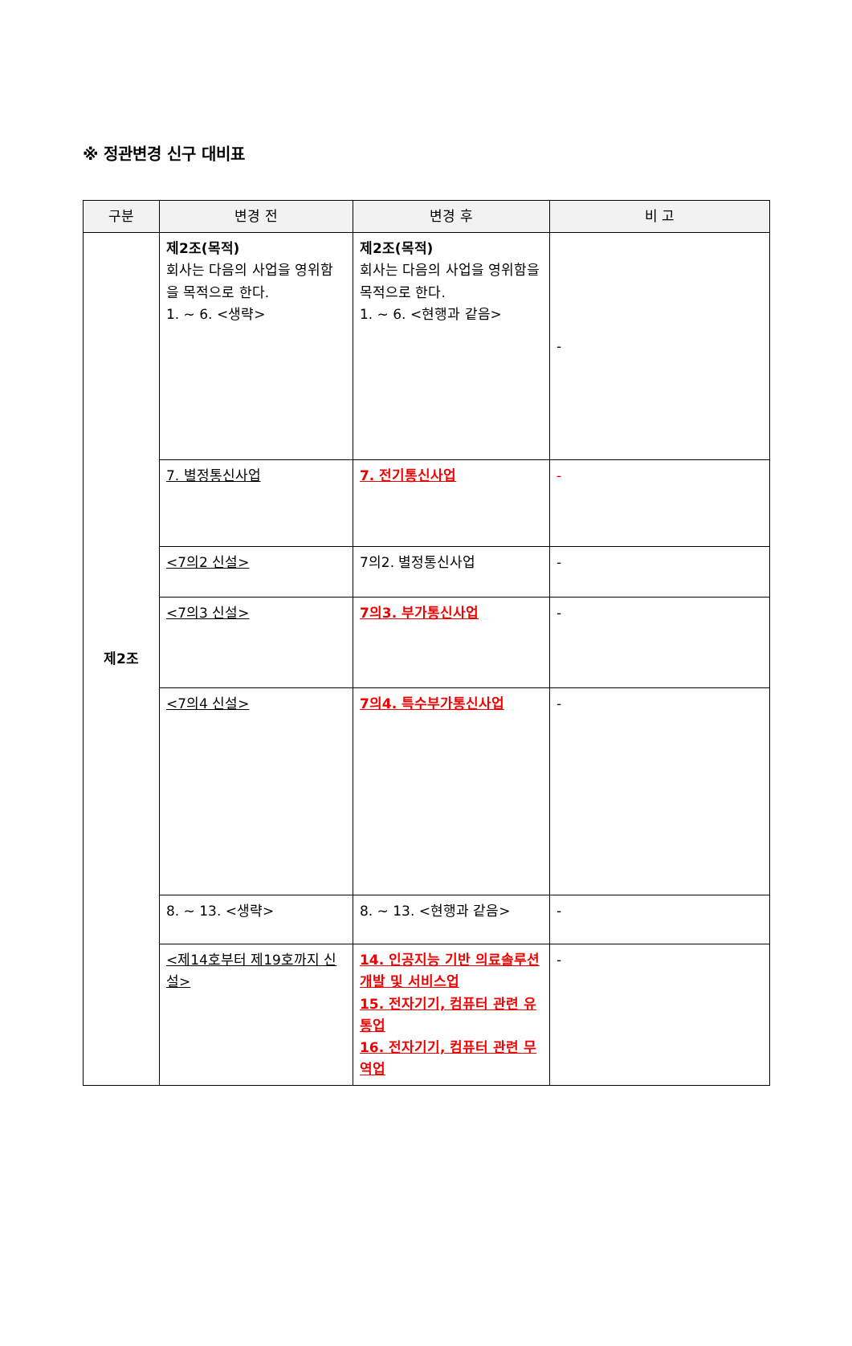※ 정관변경 신구 대비표
| 구분 | 변경 전 | 변경 후 | 비 고 |
| --- | --- | --- | --- |
| 제2조 | 제2조(목적) 회사는 다음의 사업을 영위함을 목적으로 한다. 1. ~ 6. <생략> | 제2조(목적) 회사는 다음의 사업을 영위함을 목적으로 한다. 1. ~ 6. <현행과 같음> | - |
| | 7. 별정통신사업 | 7. 전기통신사업 | - |
| | <7의2 신설> | 7의2. 별정통신사업 | - |
| | <7의3 신설> | 7의3. 부가통신사업 | - |
| | <7의4 신설> | 7의4. 특수부가통신사업 | - |
| | 8. ~ 13. <생략> | 8. ~ 13. <현행과 같음> | - |
| | <제14호부터 제19호까지 신설> | 14. 인공지능 기반 의료솔루션 개발 및 서비스업 15. 전자기기, 컴퓨터 관련 유통업 16. 전자기기, 컴퓨터 관련 무역업 | - |